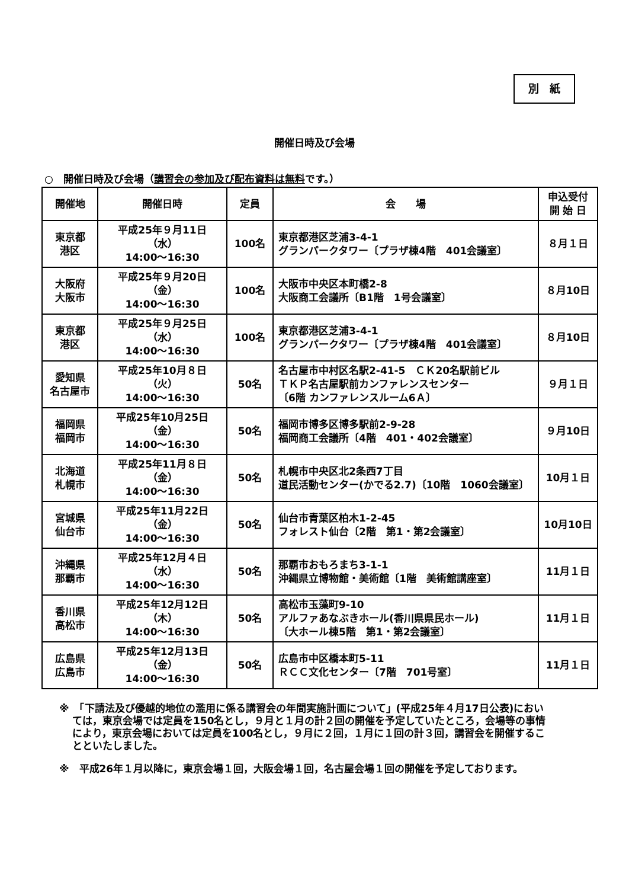別　紙
開催日時及び会場
○　開催日時及び会場（講習会の参加及び配布資料は無料です。）
| 開催地 | 開催日時 | 定員 | 会 場 | 申込受付 開 始 日 |
| --- | --- | --- | --- | --- |
| 東京都 港区 | 平成25年９月11日（水） 14:00～16:30 | 100名 | 東京都港区芝浦3-4-1 グランパークタワー〔プラザ棟4階 401会議室〕 | ８月１日 |
| 大阪府 大阪市 | 平成25年９月20日（金） 14:00～16:30 | 100名 | 大阪市中央区本町橋2-8 大阪商工会議所〔B1階 1号会議室〕 | ８月10日 |
| 東京都 港区 | 平成25年９月25日（水） 14:00～16:30 | 100名 | 東京都港区芝浦3-4-1 グランパークタワー〔プラザ棟4階 401会議室〕 | ８月10日 |
| 愛知県 名古屋市 | 平成25年10月８日（火） 14:00～16:30 | 50名 | 名古屋市中村区名駅2-41-5 ＣＫ20名駅前ビル ＴＫＰ名古屋駅前カンファレンスセンター 〔6階 カンファレンスルーム6Ａ〕 | ９月１日 |
| 福岡県 福岡市 | 平成25年10月25日（金） 14:00～16:30 | 50名 | 福岡市博多区博多駅前2-9-28 福岡商工会議所〔4階 401・402会議室〕 | ９月10日 |
| 北海道 札幌市 | 平成25年11月８日（金） 14:00～16:30 | 50名 | 札幌市中央区北2条西7丁目 道民活動センター(かでる2.7)〔10階 1060会議室〕 | 10月１日 |
| 宮城県 仙台市 | 平成25年11月22日（金） 14:00～16:30 | 50名 | 仙台市青葉区柏木1-2-45 フォレスト仙台〔2階 第1・第2会議室〕 | 10月10日 |
| 沖縄県 那覇市 | 平成25年12月４日（水） 14:00～16:30 | 50名 | 那覇市おもろまち3-1-1 沖縄県立博物館・美術館〔1階 美術館講座室〕 | 11月１日 |
| 香川県 高松市 | 平成25年12月12日（木） 14:00～16:30 | 50名 | 高松市玉藻町9-10 アルファあなぶきホール(香川県県民ホール) 〔大ホール棟5階 第1・第2会議室〕 | 11月１日 |
| 広島県 広島市 | 平成25年12月13日（金） 14:00～16:30 | 50名 | 広島市中区橋本町5-11 ＲＣＣ文化センター〔7階 701号室〕 | 11月１日 |
※　「下請法及び優越的地位の濫用に係る講習会の年間実施計画について」(平成25年４月17日公表)においては，東京会場では定員を150名とし，９月と１月の計２回の開催を予定していたところ，会場等の事情により，東京会場においては定員を100名とし，９月に２回，１月に１回の計３回，講習会を開催することといたしました。
※　平成26年１月以降に，東京会場１回，大阪会場１回，名古屋会場１回の開催を予定しております。